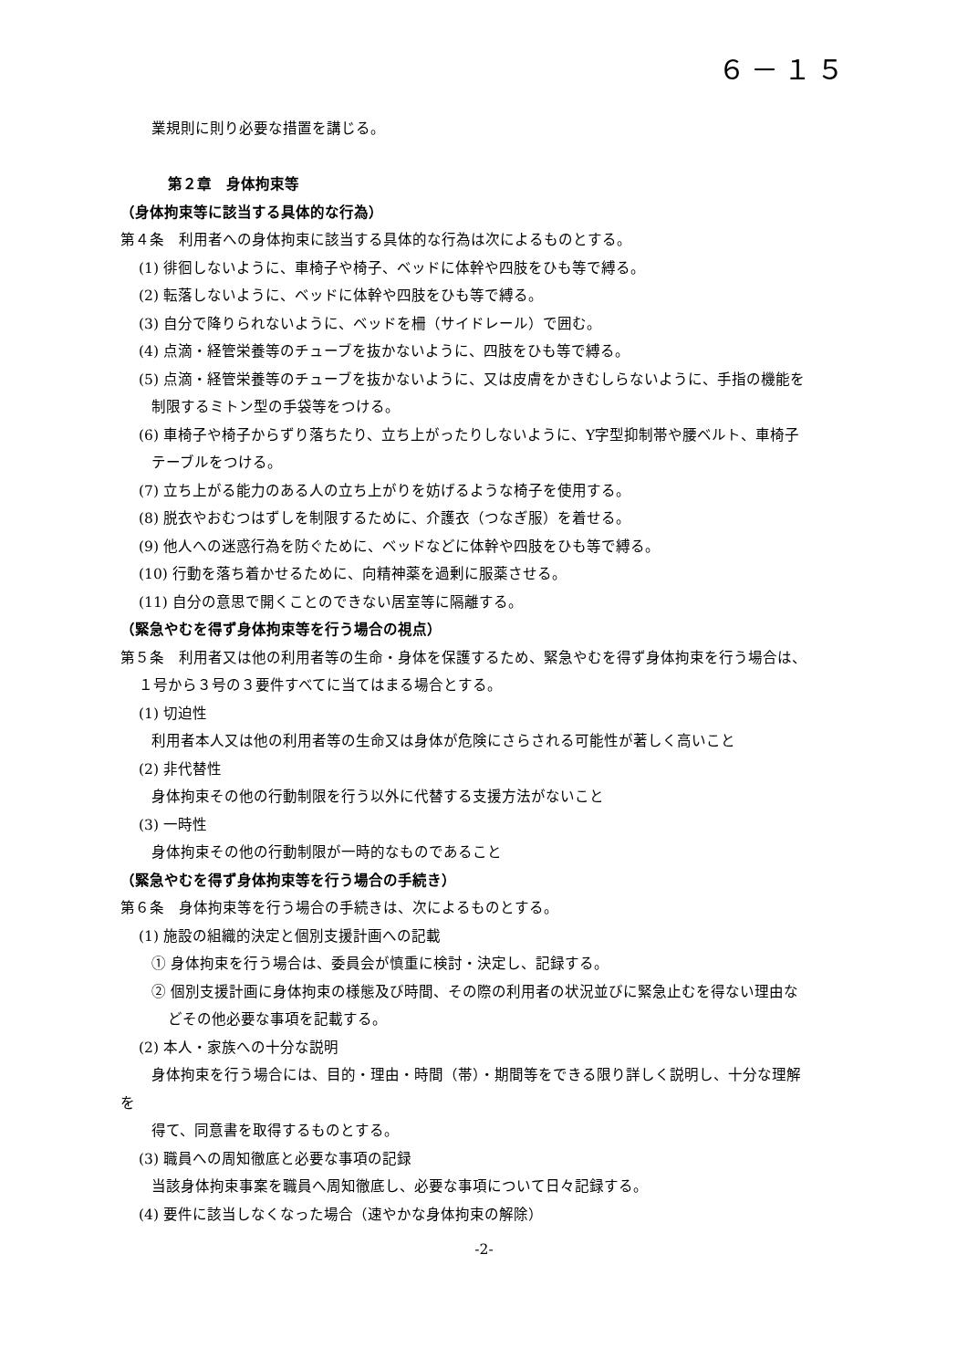６－１５
業規則に則り必要な措置を講じる。
第２章　身体拘束等
（身体拘束等に該当する具体的な行為）
第４条　利用者への身体拘束に該当する具体的な行為は次によるものとする。
(1) 徘徊しないように、車椅子や椅子、ベッドに体幹や四肢をひも等で縛る。
(2) 転落しないように、ベッドに体幹や四肢をひも等で縛る。
(3) 自分で降りられないように、ベッドを柵（サイドレール）で囲む。
(4) 点滴・経管栄養等のチューブを抜かないように、四肢をひも等で縛る。
(5) 点滴・経管栄養等のチューブを抜かないように、又は皮膚をかきむしらないように、手指の機能を
制限するミトン型の手袋等をつける。
(6) 車椅子や椅子からずり落ちたり、立ち上がったりしないように、Y字型抑制帯や腰ベルト、車椅子
テーブルをつける。
(7) 立ち上がる能力のある人の立ち上がりを妨げるような椅子を使用する。
(8) 脱衣やおむつはずしを制限するために、介護衣（つなぎ服）を着せる。
(9) 他人への迷惑行為を防ぐために、ベッドなどに体幹や四肢をひも等で縛る。
(10) 行動を落ち着かせるために、向精神薬を過剰に服薬させる。
(11) 自分の意思で開くことのできない居室等に隔離する。
（緊急やむを得ず身体拘束等を行う場合の視点）
第５条　利用者又は他の利用者等の生命・身体を保護するため、緊急やむを得ず身体拘束を行う場合は、
１号から３号の３要件すべてに当てはまる場合とする。
(1) 切迫性
利用者本人又は他の利用者等の生命又は身体が危険にさらされる可能性が著しく高いこと
(2) 非代替性
身体拘束その他の行動制限を行う以外に代替する支援方法がないこと
(3) 一時性
身体拘束その他の行動制限が一時的なものであること
（緊急やむを得ず身体拘束等を行う場合の手続き）
第６条　身体拘束等を行う場合の手続きは、次によるものとする。
(1) 施設の組織的決定と個別支援計画への記載
① 身体拘束を行う場合は、委員会が慎重に検討・決定し、記録する。
② 個別支援計画に身体拘束の様態及び時間、その際の利用者の状況並びに緊急止むを得ない理由な
どその他必要な事項を記載する。
(2) 本人・家族への十分な説明
身体拘束を行う場合には、目的・理由・時間（帯）・期間等をできる限り詳しく説明し、十分な理解
を
得て、同意書を取得するものとする。
(3) 職員への周知徹底と必要な事項の記録
当該身体拘束事案を職員へ周知徹底し、必要な事項について日々記録する。
(4) 要件に該当しなくなった場合（速やかな身体拘束の解除）
-2-